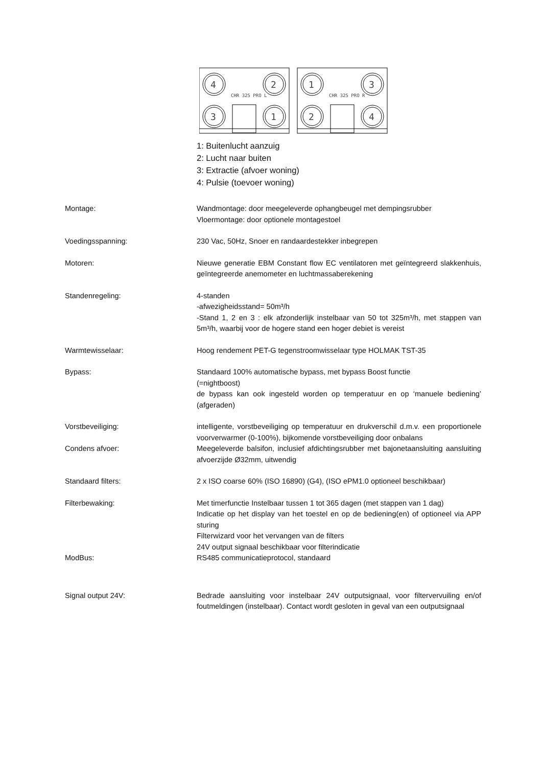CHR 325 PRO L
4
2
3
1
CHR 325 PRO R
1
3
2
4
1: Buitenlucht aanzuig
2: Lucht naar buiten
3: Extractie (afvoer woning)
4: Pulsie (toevoer woning)
Montage: Wandmontage: door meegeleverde ophangbeugel met dempingsrubber
Vloermontage: door optionele montagestoel
Voedingsspanning: 230 Vac, 50Hz, Snoer en randaardestekker inbegrepen
Motoren: Nieuwe generatie EBM Constant flow EC ventilatoren met geïntegreerd slakkenhuis, geïntegreerde anemometer en luchtmassaberekening
Standenregeling: 4-standen
-afwezigheidsstand= 50m³/h
-Stand 1, 2 en 3 : elk afzonderlijk instelbaar van 50 tot 325m³/h, met stappen van 5m³/h, waarbij voor de hogere stand een hoger debiet is vereist
Warmtewisselaar: Hoog rendement PET-G tegenstroomwisselaar type HOLMAK TST-35
Bypass: Standaard 100% automatische bypass, met bypass Boost functie
(=nightboost)
de bypass kan ook ingesteld worden op temperatuur en op ‘manuele bediening’ (afgeraden)
Vorstbeveiliging: intelligente, vorstbeveiliging op temperatuur en drukverschil d.m.v. een proportionele voorverwarmer (0-100%), bijkomende vorstbeveiliging door onbalans
Condens afvoer: Meegeleverde balsifon, inclusief afdichtingsrubber met bajonetaansluiting aansluiting afvoerzijde Ø32mm, uitwendig
Standaard filters: 2 x ISO coarse 60% (ISO 16890) (G4), (ISO ePM1.0 optioneel beschikbaar)
Filterbewaking: Met timerfunctie Instelbaar tussen 1 tot 365 dagen (met stappen van 1 dag)
Indicatie op het display van het toestel en op de bediening(en) of optioneel via APP sturing
Filterwizard voor het vervangen van de filters
24V output signaal beschikbaar voor filterindicatie
ModBus: RS485 communicatieprotocol, standaard
Signal output 24V: Bedrade aansluiting voor instelbaar 24V outputsignaal, voor filtervervuiling en/of foutmeldingen (instelbaar). Contact wordt gesloten in geval van een outputsignaal